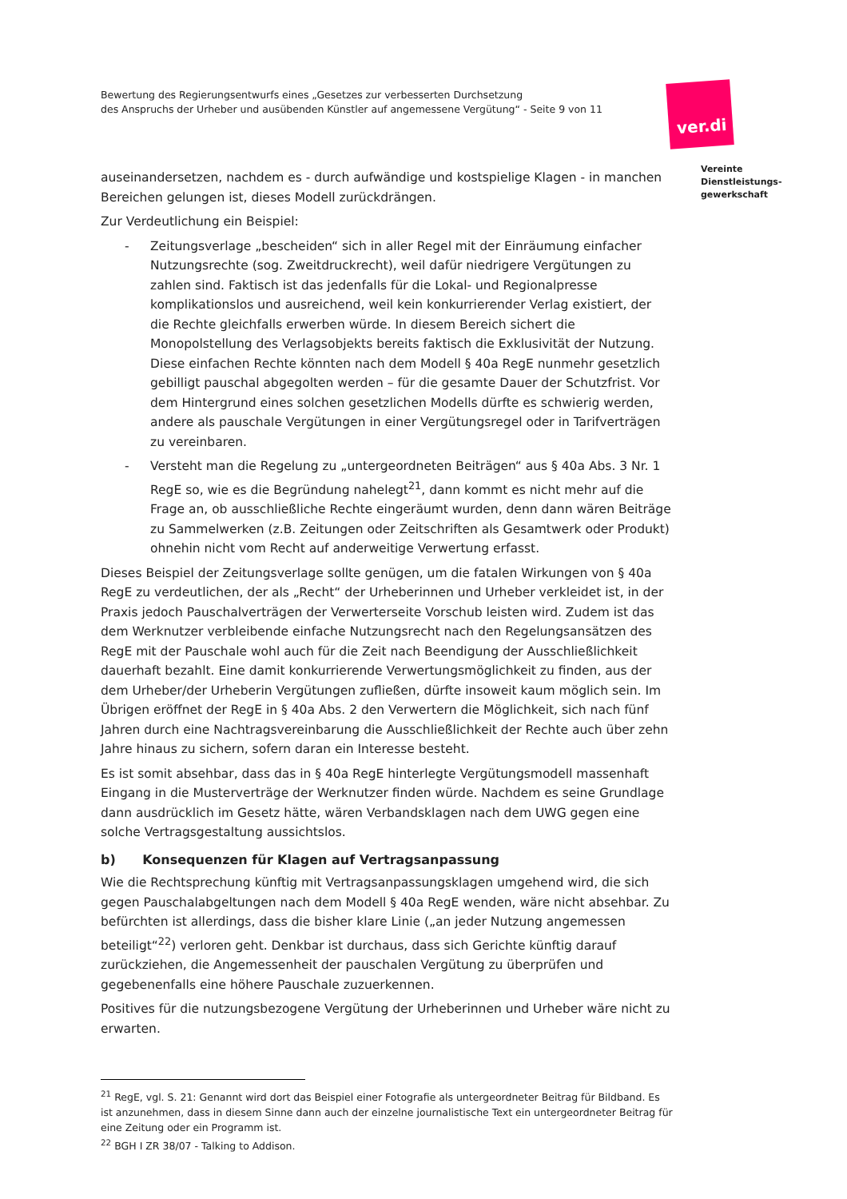Bewertung des Regierungsentwurfs eines „Gesetzes zur verbesserten Durchsetzung
des Anspruchs der Urheber und ausübenden Künstler auf angemessene Vergütung“ - Seite 9 von 11
ver.di
Vereinte
Dienstleistungs-
gewerkschaft
auseinandersetzen, nachdem es - durch aufwändige und kostspielige Klagen - in manchen Bereichen gelungen ist, dieses Modell zurückdrängen.
Zur Verdeutlichung ein Beispiel:
- Zeitungsverlage „bescheiden“ sich in aller Regel mit der Einräumung einfacher Nutzungsrechte (sog. Zweitdruckrecht), weil dafür niedrigere Vergütungen zu zahlen sind. Faktisch ist das jedenfalls für die Lokal- und Regionalpresse komplikationslos und ausreichend, weil kein konkurrierender Verlag existiert, der die Rechte gleichfalls erwerben würde. In diesem Bereich sichert die Monopolstellung des Verlagsobjekts bereits faktisch die Exklusivität der Nutzung. Diese einfachen Rechte könnten nach dem Modell § 40a RegE nunmehr gesetzlich gebilligt pauschal abgegolten werden – für die gesamte Dauer der Schutzfrist. Vor dem Hintergrund eines solchen gesetzlichen Modells dürfte es schwierig werden, andere als pauschale Vergütungen in einer Vergütungsregel oder in Tarifverträgen zu vereinbaren.
- Versteht man die Regelung zu „untergeordneten Beiträgen“ aus § 40a Abs. 3 Nr. 1 RegE so, wie es die Begründung nahelegt<sup>21</sup>, dann kommt es nicht mehr auf die Frage an, ob ausschließliche Rechte eingeräumt wurden, denn dann wären Beiträge zu Sammelwerken (z.B. Zeitungen oder Zeitschriften als Gesamtwerk oder Produkt) ohnehin nicht vom Recht auf anderweitige Verwertung erfasst.
Dieses Beispiel der Zeitungsverlage sollte genügen, um die fatalen Wirkungen von § 40a RegE zu verdeutlichen, der als „Recht“ der Urheberinnen und Urheber verkleidet ist, in der Praxis jedoch Pauschalverträgen der Verwerterseite Vorschub leisten wird. Zudem ist das dem Werknutzer verbleibende einfache Nutzungsrecht nach den Regelungsansätzen des RegE mit der Pauschale wohl auch für die Zeit nach Beendigung der Ausschließlichkeit dauerhaft bezahlt. Eine damit konkurrierende Verwertungsmöglichkeit zu finden, aus der dem Urheber/der Urheberin Vergütungen zufließen, dürfte insoweit kaum möglich sein. Im Übrigen eröffnet der RegE in § 40a Abs. 2 den Verwertern die Möglichkeit, sich nach fünf Jahren durch eine Nachtragsvereinbarung die Ausschließlichkeit der Rechte auch über zehn Jahre hinaus zu sichern, sofern daran ein Interesse besteht.
Es ist somit absehbar, dass das in § 40a RegE hinterlegte Vergütungsmodell massenhaft Eingang in die Musterverträge der Werknutzer finden würde. Nachdem es seine Grundlage dann ausdrücklich im Gesetz hätte, wären Verbandsklagen nach dem UWG gegen eine solche Vertragsgestaltung aussichtslos.
b) Konsequenzen für Klagen auf Vertragsanpassung
Wie die Rechtsprechung künftig mit Vertragsanpassungsklagen umgehend wird, die sich gegen Pauschalabgeltungen nach dem Modell § 40a RegE wenden, wäre nicht absehbar. Zu befürchten ist allerdings, dass die bisher klare Linie („an jeder Nutzung angemessen beteiligt“<sup>22</sup>) verloren geht. Denkbar ist durchaus, dass sich Gerichte künftig darauf zurückziehen, die Angemessenheit der pauschalen Vergütung zu überprüfen und gegebenenfalls eine höhere Pauschale zuzuerkennen.
Positives für die nutzungsbezogene Vergütung der Urheberinnen und Urheber wäre nicht zu erwarten.
<sup>21</sup> RegE, vgl. S. 21: Genannt wird dort das Beispiel einer Fotografie als untergeordneter Beitrag für Bildband. Es ist anzunehmen, dass in diesem Sinne dann auch der einzelne journalistische Text ein untergeordneter Beitrag für eine Zeitung oder ein Programm ist.
<sup>22</sup> BGH I ZR 38/07 - Talking to Addison.